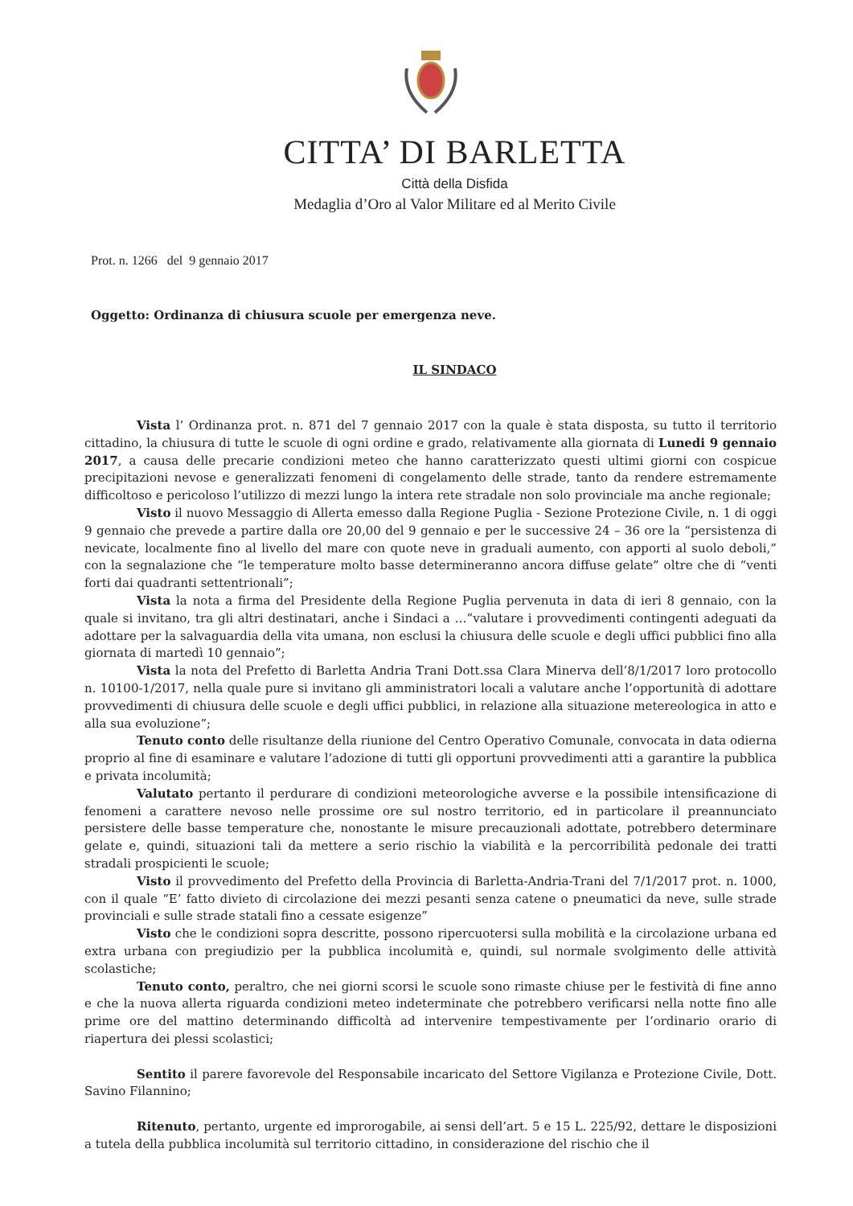CITTA’ DI BARLETTA
Città della Disfida
Medaglia d’Oro al Valor Militare ed al Merito Civile
Prot. n. 1266 del 9 gennaio 2017
Oggetto: Ordinanza di chiusura scuole per emergenza neve.
IL SINDACO
Vista l’ Ordinanza prot. n. 871 del 7 gennaio 2017 con la quale è stata disposta, su tutto il territorio cittadino, la chiusura di tutte le scuole di ogni ordine e grado, relativamente alla giornata di Lunedi 9 gennaio 2017, a causa delle precarie condizioni meteo che hanno caratterizzato questi ultimi giorni con cospicue precipitazioni nevose e generalizzati fenomeni di congelamento delle strade, tanto da rendere estremamente difficoltoso e pericoloso l’utilizzo di mezzi lungo la intera rete stradale non solo provinciale ma anche regionale;
Visto il nuovo Messaggio di Allerta emesso dalla Regione Puglia - Sezione Protezione Civile, n. 1 di oggi 9 gennaio che prevede a partire dalla ore 20,00 del 9 gennaio e per le successive 24 – 36 ore la “persistenza di nevicate, localmente fino al livello del mare con quote neve in graduali aumento, con apporti al suolo deboli,” con la segnalazione che “le temperature molto basse determineranno ancora diffuse gelate” oltre che di “venti forti dai quadranti settentrionali”;
Vista la nota a firma del Presidente della Regione Puglia pervenuta in data di ieri 8 gennaio, con la quale si invitano, tra gli altri destinatari, anche i Sindaci a …”valutare i provvedimenti contingenti adeguati da adottare per la salvaguardia della vita umana, non esclusi la chiusura delle scuole e degli uffici pubblici fino alla giornata di martedì 10 gennaio”;
Vista la nota del Prefetto di Barletta Andria Trani Dott.ssa Clara Minerva dell’8/1/2017 loro protocollo n. 10100-1/2017, nella quale pure si invitano gli amministratori locali a valutare anche l’opportunità di adottare provvedimenti di chiusura delle scuole e degli uffici pubblici, in relazione alla situazione metereologica in atto e alla sua evoluzione”;
Tenuto conto delle risultanze della riunione del Centro Operativo Comunale, convocata in data odierna proprio al fine di esaminare e valutare l’adozione di tutti gli opportuni provvedimenti atti a garantire la pubblica e privata incolumità;
Valutato pertanto il perdurare di condizioni meteorologiche avverse e la possibile intensificazione di fenomeni a carattere nevoso nelle prossime ore sul nostro territorio, ed in particolare il preannunciato persistere delle basse temperature che, nonostante le misure precauzionali adottate, potrebbero determinare gelate e, quindi, situazioni tali da mettere a serio rischio la viabilità e la percorribilità pedonale dei tratti stradali prospicienti le scuole;
Visto il provvedimento del Prefetto della Provincia di Barletta-Andria-Trani del 7/1/2017 prot. n. 1000, con il quale “E’ fatto divieto di circolazione dei mezzi pesanti senza catene o pneumatici da neve, sulle strade provinciali e sulle strade statali fino a cessate esigenze”
Visto che le condizioni sopra descritte, possono ripercuotersi sulla mobilità e la circolazione urbana ed extra urbana con pregiudizio per la pubblica incolumità e, quindi, sul normale svolgimento delle attività scolastiche;
Tenuto conto, peraltro, che nei giorni scorsi le scuole sono rimaste chiuse per le festività di fine anno e che la nuova allerta riguarda condizioni meteo indeterminate che potrebbero verificarsi nella notte fino alle prime ore del mattino determinando difficoltà ad intervenire tempestivamente per l’ordinario orario di riapertura dei plessi scolastici;
Sentito il parere favorevole del Responsabile incaricato del Settore Vigilanza e Protezione Civile, Dott. Savino Filannino;
Ritenuto, pertanto, urgente ed improrogabile, ai sensi dell’art. 5 e 15 L. 225/92, dettare le disposizioni a tutela della pubblica incolumità sul territorio cittadino, in considerazione del rischio che il